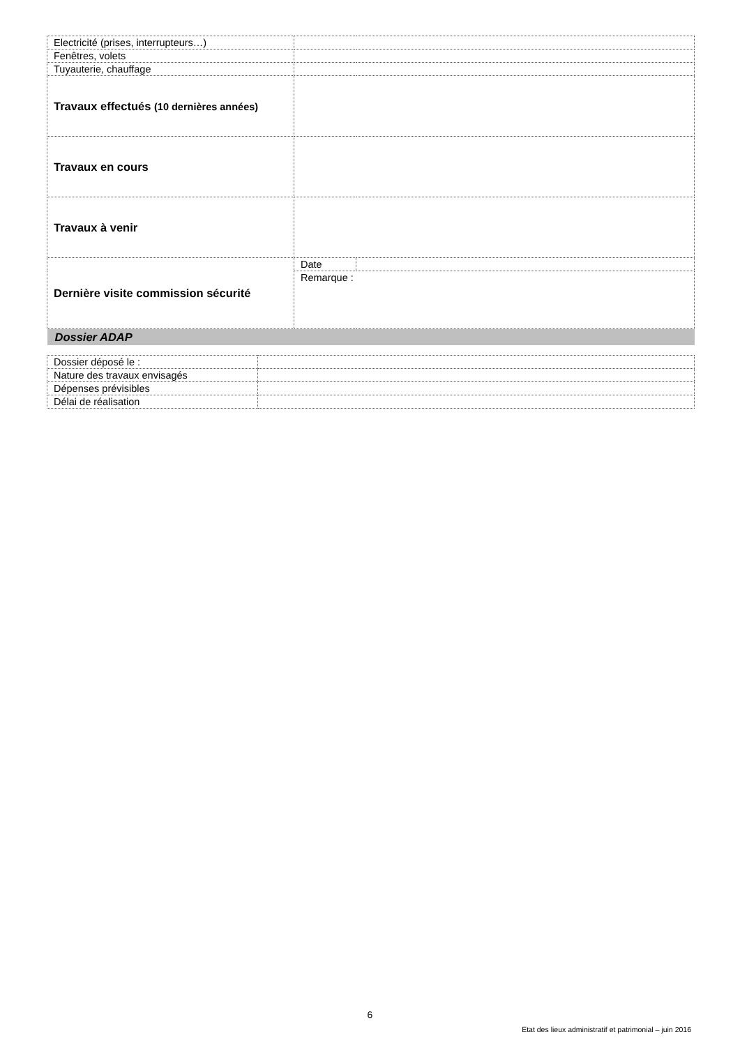| Electricité (prises, interrupteurs…) | | |
| Fenêtres, volets | | |
| Tuyauterie, chauffage | | |
| Travaux effectués (10 dernières années) | | |
| Travaux en cours | | |
| Travaux à venir | | |
| Dernière visite commission sécurité | Date | |
| | Remarque : | |
| Dossier ADAP | | |
| Dossier déposé le : | |
| Nature des travaux envisagés | |
| Dépenses prévisibles | |
| Délai de réalisation | |
6
Etat des lieux administratif et patrimonial – juin 2016